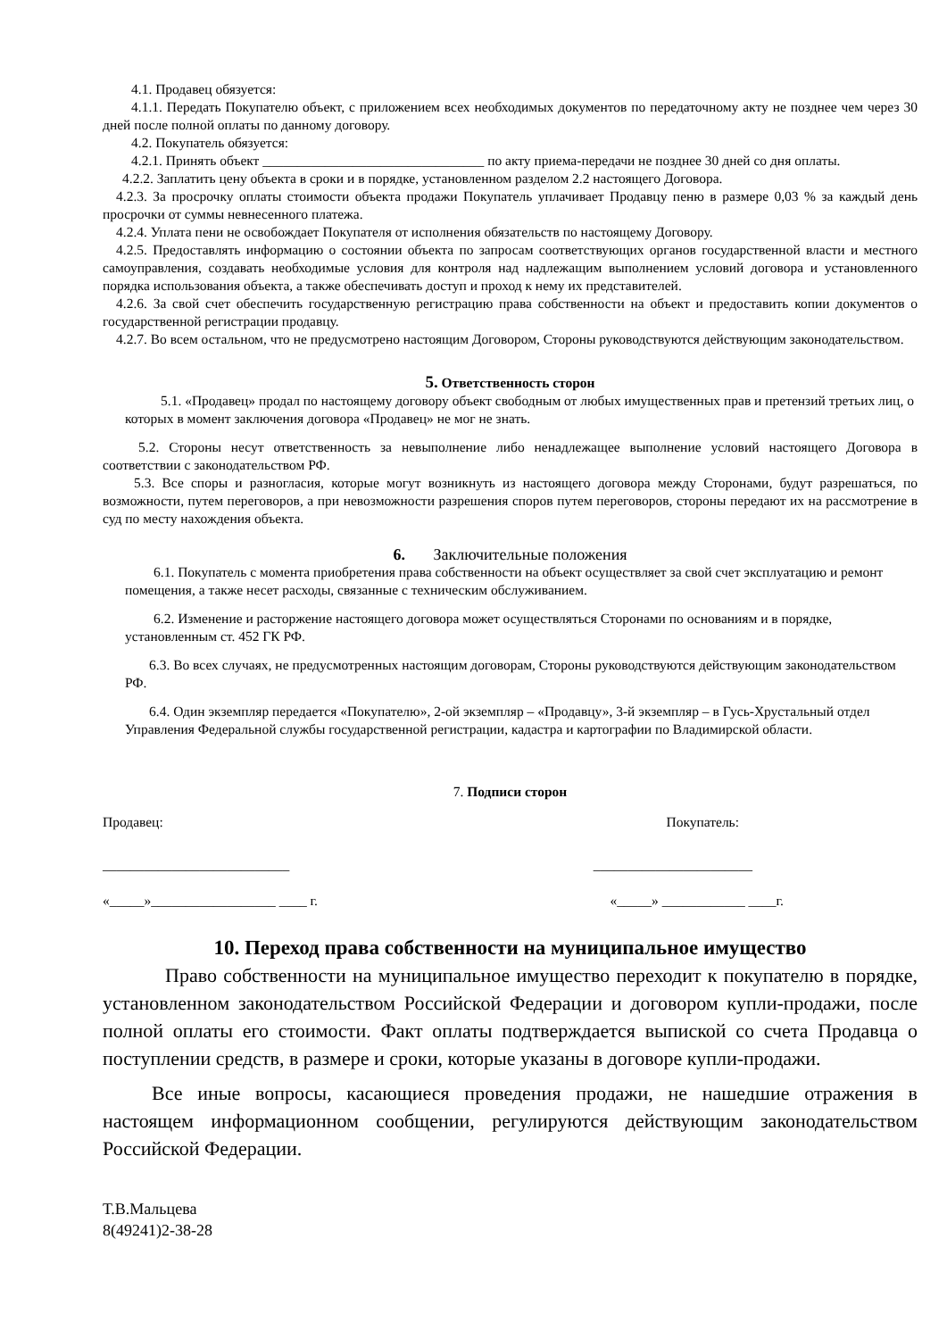4.1. Продавец обязуется:
4.1.1. Передать Покупателю объект, с приложением всех необходимых документов по передаточному акту не позднее чем через 30 дней после полной оплаты по данному договору.
4.2. Покупатель обязуется:
4.2.1. Принять объект ________________________________ по акту приема-передачи не позднее 30 дней со дня оплаты.
4.2.2. Заплатить цену объекта в сроки и в порядке, установленном разделом 2.2 настоящего Договора.
4.2.3. За просрочку оплаты стоимости объекта продажи Покупатель уплачивает Продавцу пеню в размере 0,03 % за каждый день просрочки от суммы невнесенного платежа.
4.2.4. Уплата пени не освобождает Покупателя от исполнения обязательств по настоящему Договору.
4.2.5. Предоставлять информацию о состоянии объекта по запросам соответствующих органов государственной власти и местного самоуправления, создавать необходимые условия для контроля над надлежащим выполнением условий договора и установленного порядка использования объекта, а также обеспечивать доступ и проход к нему их представителей.
4.2.6. За свой счет обеспечить государственную регистрацию права собственности на объект и предоставить копии документов о государственной регистрации продавцу.
4.2.7. Во всем остальном, что не предусмотрено настоящим Договором, Стороны руководствуются действующим законодательством.
5. Ответственность сторон
5.1. «Продавец» продал по настоящему договору объект свободным от любых имущественных прав и претензий третьих лиц, о которых в момент заключения договора «Продавец» не мог не знать.
5.2. Стороны несут ответственность за невыполнение либо ненадлежащее выполнение условий настоящего Договора в соответствии с законодательством РФ.
5.3. Все споры и разногласия, которые могут возникнуть из настоящего договора между Сторонами, будут разрешаться, по возможности, путем переговоров, а при невозможности разрешения споров путем переговоров, стороны передают их на рассмотрение в суд по месту нахождения объекта.
6. Заключительные положения
6.1. Покупатель с момента приобретения права собственности на объект осуществляет за свой счет эксплуатацию и ремонт помещения, а также несет расходы, связанные с техническим обслуживанием.
6.2. Изменение и расторжение настоящего договора может осуществляться Сторонами по основаниям и в порядке, установленным ст. 452 ГК РФ.
6.3. Во всех случаях, не предусмотренных настоящим договорам, Стороны руководствуются действующим законодательством РФ.
6.4. Один экземпляр передается «Покупателю», 2-ой экземпляр – «Продавцу», 3-й экземпляр – в Гусь-Хрустальный отдел Управления Федеральной службы государственной регистрации, кадастра и картографии по Владимирской области.
7. Подписи сторон
Продавец: Покупатель:
___________________________ _______________________
«_____»__________________ ____ г. «_____» ____________ ____г.
10. Переход права собственности на муниципальное имущество
Право собственности на муниципальное имущество переходит к покупателю в порядке, установленном законодательством Российской Федерации и договором купли-продажи, после полной оплаты его стоимости. Факт оплаты подтверждается выпиской со счета Продавца о поступлении средств, в размере и сроки, которые указаны в договоре купли-продажи.
Все иные вопросы, касающиеся проведения продажи, не нашедшие отражения в настоящем информационном сообщении, регулируются действующим законодательством Российской Федерации.
Т.В.Мальцева
8(49241)2-38-28